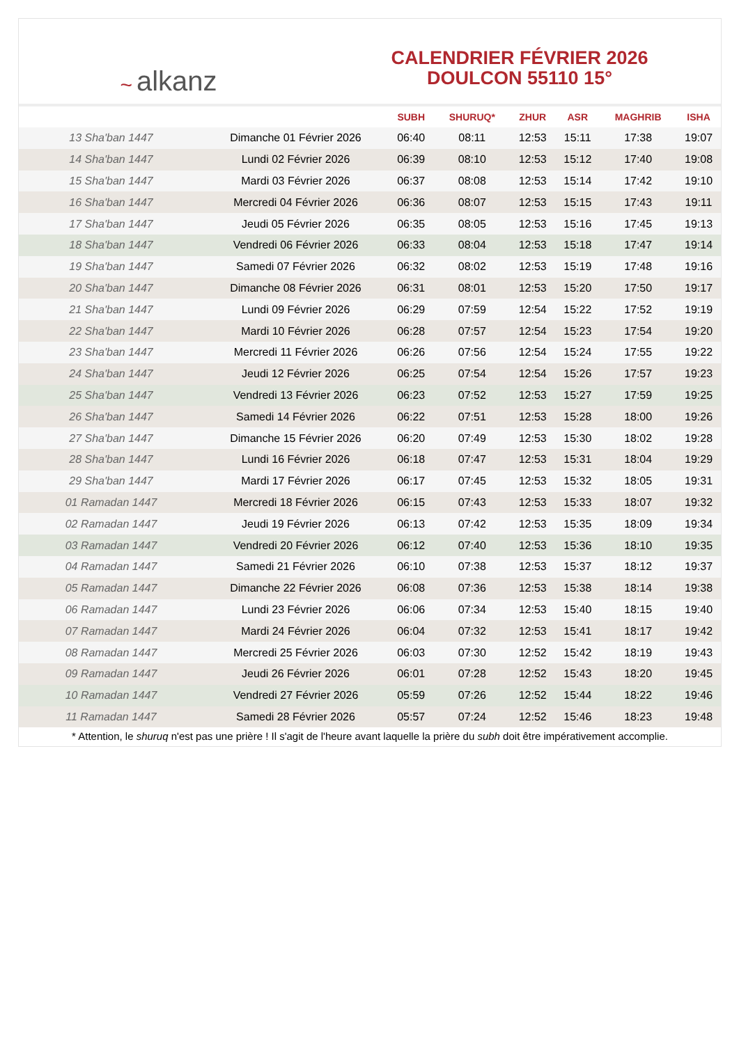~ alkanz
CALENDRIER FÉVRIER 2026
DOULCON 55110 15°
| | | SUBH | SHURUQ* | ZHUR | ASR | MAGHRIB | ISHA |
| --- | --- | --- | --- | --- | --- | --- | --- |
| 13 Sha'ban 1447 | Dimanche 01 Février 2026 | 06:40 | 08:11 | 12:53 | 15:11 | 17:38 | 19:07 |
| 14 Sha'ban 1447 | Lundi 02 Février 2026 | 06:39 | 08:10 | 12:53 | 15:12 | 17:40 | 19:08 |
| 15 Sha'ban 1447 | Mardi 03 Février 2026 | 06:37 | 08:08 | 12:53 | 15:14 | 17:42 | 19:10 |
| 16 Sha'ban 1447 | Mercredi 04 Février 2026 | 06:36 | 08:07 | 12:53 | 15:15 | 17:43 | 19:11 |
| 17 Sha'ban 1447 | Jeudi 05 Février 2026 | 06:35 | 08:05 | 12:53 | 15:16 | 17:45 | 19:13 |
| 18 Sha'ban 1447 | Vendredi 06 Février 2026 | 06:33 | 08:04 | 12:53 | 15:18 | 17:47 | 19:14 |
| 19 Sha'ban 1447 | Samedi 07 Février 2026 | 06:32 | 08:02 | 12:53 | 15:19 | 17:48 | 19:16 |
| 20 Sha'ban 1447 | Dimanche 08 Février 2026 | 06:31 | 08:01 | 12:53 | 15:20 | 17:50 | 19:17 |
| 21 Sha'ban 1447 | Lundi 09 Février 2026 | 06:29 | 07:59 | 12:54 | 15:22 | 17:52 | 19:19 |
| 22 Sha'ban 1447 | Mardi 10 Février 2026 | 06:28 | 07:57 | 12:54 | 15:23 | 17:54 | 19:20 |
| 23 Sha'ban 1447 | Mercredi 11 Février 2026 | 06:26 | 07:56 | 12:54 | 15:24 | 17:55 | 19:22 |
| 24 Sha'ban 1447 | Jeudi 12 Février 2026 | 06:25 | 07:54 | 12:54 | 15:26 | 17:57 | 19:23 |
| 25 Sha'ban 1447 | Vendredi 13 Février 2026 | 06:23 | 07:52 | 12:53 | 15:27 | 17:59 | 19:25 |
| 26 Sha'ban 1447 | Samedi 14 Février 2026 | 06:22 | 07:51 | 12:53 | 15:28 | 18:00 | 19:26 |
| 27 Sha'ban 1447 | Dimanche 15 Février 2026 | 06:20 | 07:49 | 12:53 | 15:30 | 18:02 | 19:28 |
| 28 Sha'ban 1447 | Lundi 16 Février 2026 | 06:18 | 07:47 | 12:53 | 15:31 | 18:04 | 19:29 |
| 29 Sha'ban 1447 | Mardi 17 Février 2026 | 06:17 | 07:45 | 12:53 | 15:32 | 18:05 | 19:31 |
| 01 Ramadan 1447 | Mercredi 18 Février 2026 | 06:15 | 07:43 | 12:53 | 15:33 | 18:07 | 19:32 |
| 02 Ramadan 1447 | Jeudi 19 Février 2026 | 06:13 | 07:42 | 12:53 | 15:35 | 18:09 | 19:34 |
| 03 Ramadan 1447 | Vendredi 20 Février 2026 | 06:12 | 07:40 | 12:53 | 15:36 | 18:10 | 19:35 |
| 04 Ramadan 1447 | Samedi 21 Février 2026 | 06:10 | 07:38 | 12:53 | 15:37 | 18:12 | 19:37 |
| 05 Ramadan 1447 | Dimanche 22 Février 2026 | 06:08 | 07:36 | 12:53 | 15:38 | 18:14 | 19:38 |
| 06 Ramadan 1447 | Lundi 23 Février 2026 | 06:06 | 07:34 | 12:53 | 15:40 | 18:15 | 19:40 |
| 07 Ramadan 1447 | Mardi 24 Février 2026 | 06:04 | 07:32 | 12:53 | 15:41 | 18:17 | 19:42 |
| 08 Ramadan 1447 | Mercredi 25 Février 2026 | 06:03 | 07:30 | 12:52 | 15:42 | 18:19 | 19:43 |
| 09 Ramadan 1447 | Jeudi 26 Février 2026 | 06:01 | 07:28 | 12:52 | 15:43 | 18:20 | 19:45 |
| 10 Ramadan 1447 | Vendredi 27 Février 2026 | 05:59 | 07:26 | 12:52 | 15:44 | 18:22 | 19:46 |
| 11 Ramadan 1447 | Samedi 28 Février 2026 | 05:57 | 07:24 | 12:52 | 15:46 | 18:23 | 19:48 |
* Attention, le shuruq n'est pas une prière ! Il s'agit de l'heure avant laquelle la prière du subh doit être impérativement accomplie.